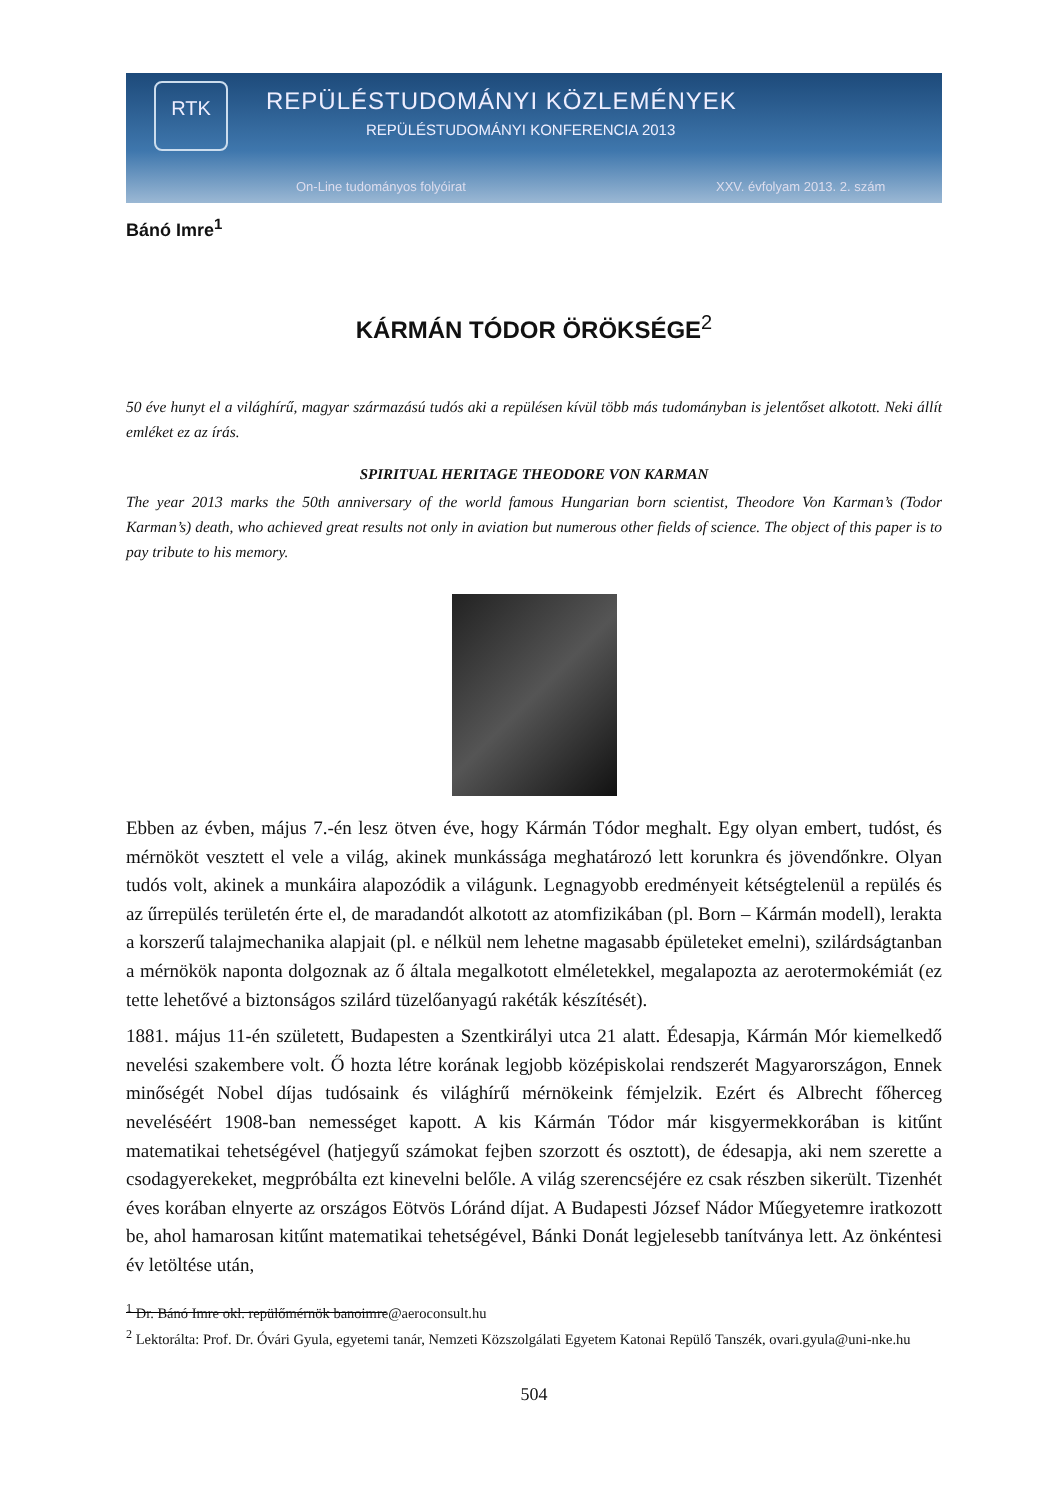RTK REPÜLÉSTUDOMÁNYI KÖZLEMÉNYEK
REPÜLÉSTUDOMÁNYI KONFERENCIA 2013
On-Line tudományos folyóirat XXV. évfolyam 2013. 2. szám
Bánó Imre<sup>1</sup>
KÁRMÁN TÓDOR ÖRÖKSÉGE<sup>2</sup>
50 éve hunyt el a világhírű, magyar származású tudós aki a repülésen kívül több más tudományban is jelentőset alkotott. Neki állít emléket ez az írás.
SPIRITUAL HERITAGE THEODORE VON KARMAN
The year 2013 marks the 50th anniversary of the world famous Hungarian born scientist, Theodore Von Karman’s (Todor Karman’s) death, who achieved great results not only in aviation but numerous other fields of science. The object of this paper is to pay tribute to his memory.
Ebben az évben, május 7.-én lesz ötven éve, hogy Kármán Tódor meghalt. Egy olyan embert, tudóst, és mérnököt vesztett el vele a világ, akinek munkássága meghatározó lett korunkra és jövendőnkre. Olyan tudós volt, akinek a munkáira alapozódik a világunk. Legnagyobb eredményeit kétségtelenül a repülés és az űrrepülés területén érte el, de maradandót alkotott az atomfizikában (pl. Born – Kármán modell), lerakta a korszerű talajmechanika alapjait (pl. e nélkül nem lehetne magasabb épületeket emelni), szilárdságtanban a mérnökök naponta dolgoznak az ő általa megalkotott elméletekkel, megalapozta az aerotermokémiát (ez tette lehetővé a biztonságos szilárd tüzelőanyagú rakéták készítését).
1881. május 11-én született, Budapesten a Szentkirályi utca 21 alatt. Édesapja, Kármán Mór kiemelkedő nevelési szakembere volt. Ő hozta létre korának legjobb középiskolai rendszerét Magyarországon, Ennek minőségét Nobel díjas tudósaink és világhírű mérnökeink fémjelzik. Ezért és Albrecht főherceg neveléséért 1908-ban nemességet kapott. A kis Kármán Tódor már kisgyermekkorában is kitűnt matematikai tehetségével (hatjegyű számokat fejben szorzott és osztott), de édesapja, aki nem szerette a csodagyerekeket, megpróbálta ezt kinevelni belőle. A világ szerencséjére ez csak részben sikerült. Tizenhét éves korában elnyerte az országos Eötvös Lóránd díjat. A Budapesti József Nádor Műegyetemre iratkozott be, ahol hamarosan kitűnt matematikai tehetségével, Bánki Donát legjelesebb tanítványa lett. Az önkéntesi év letöltése után,
<sup>1</sup> Dr. Bánó Imre okl. repülőmérnök banoimre@aeroconsult.hu
<sup>2</sup> Lektorálta: Prof. Dr. Óvári Gyula, egyetemi tanár, Nemzeti Közszolgálati Egyetem Katonai Repülő Tanszék, ovari.gyula@uni-nke.hu
504